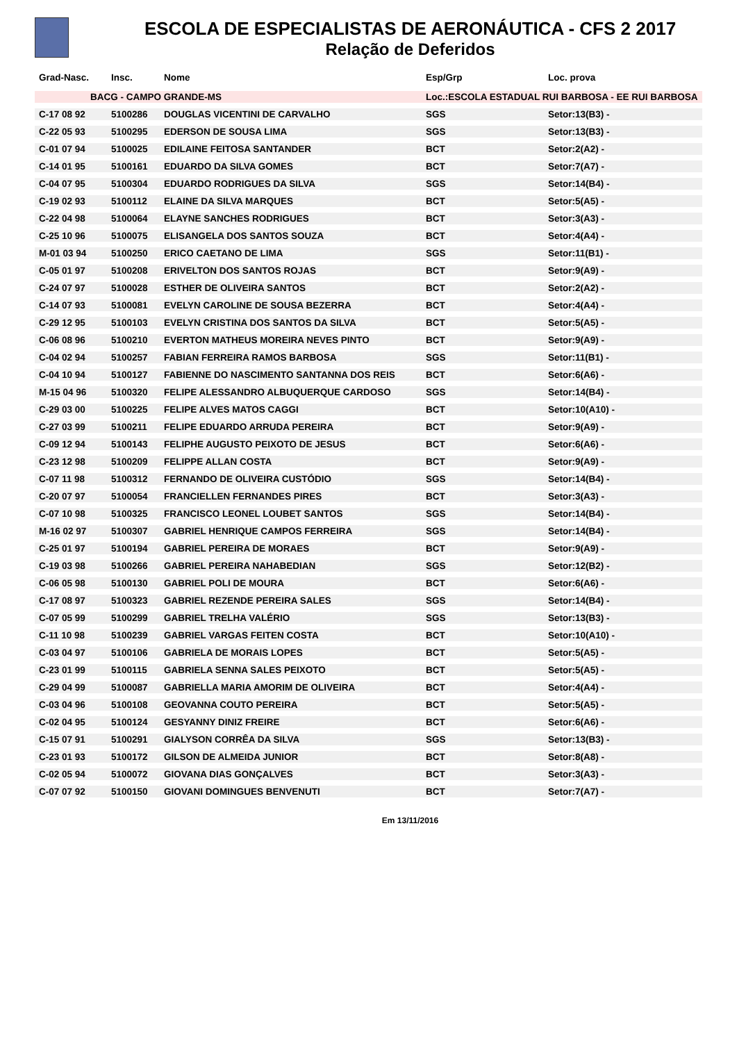ESCOLA DE ESPECIALISTAS DE AERONÁUTICA - CFS 2 2017
Relação de Deferidos
| Grad-Nasc. | Insc. | Nome | Esp/Grp | Loc. prova |
| --- | --- | --- | --- | --- |
| BACG - CAMPO GRANDE-MS | | | Loc.:ESCOLA ESTADUAL RUI BARBOSA - EE RUI BARBOSA | |
| C-17 08 92 | 5100286 | DOUGLAS VICENTINI DE CARVALHO | SGS | Setor:13(B3) - |
| C-22 05 93 | 5100295 | EDERSON DE SOUSA LIMA | SGS | Setor:13(B3) - |
| C-01 07 94 | 5100025 | EDILAINE FEITOSA SANTANDER | BCT | Setor:2(A2) - |
| C-14 01 95 | 5100161 | EDUARDO DA SILVA GOMES | BCT | Setor:7(A7) - |
| C-04 07 95 | 5100304 | EDUARDO RODRIGUES DA SILVA | SGS | Setor:14(B4) - |
| C-19 02 93 | 5100112 | ELAINE DA SILVA MARQUES | BCT | Setor:5(A5) - |
| C-22 04 98 | 5100064 | ELAYNE SANCHES RODRIGUES | BCT | Setor:3(A3) - |
| C-25 10 96 | 5100075 | ELISANGELA DOS SANTOS SOUZA | BCT | Setor:4(A4) - |
| M-01 03 94 | 5100250 | ERICO CAETANO DE LIMA | SGS | Setor:11(B1) - |
| C-05 01 97 | 5100208 | ERIVELTON DOS SANTOS ROJAS | BCT | Setor:9(A9) - |
| C-24 07 97 | 5100028 | ESTHER DE OLIVEIRA SANTOS | BCT | Setor:2(A2) - |
| C-14 07 93 | 5100081 | EVELYN CAROLINE DE SOUSA BEZERRA | BCT | Setor:4(A4) - |
| C-29 12 95 | 5100103 | EVELYN CRISTINA DOS SANTOS DA SILVA | BCT | Setor:5(A5) - |
| C-06 08 96 | 5100210 | EVERTON MATHEUS MOREIRA NEVES PINTO | BCT | Setor:9(A9) - |
| C-04 02 94 | 5100257 | FABIAN FERREIRA RAMOS BARBOSA | SGS | Setor:11(B1) - |
| C-04 10 94 | 5100127 | FABIENNE DO NASCIMENTO SANTANNA DOS REIS | BCT | Setor:6(A6) - |
| M-15 04 96 | 5100320 | FELIPE ALESSANDRO ALBUQUERQUE CARDOSO | SGS | Setor:14(B4) - |
| C-29 03 00 | 5100225 | FELIPE ALVES MATOS CAGGI | BCT | Setor:10(A10) - |
| C-27 03 99 | 5100211 | FELIPE EDUARDO ARRUDA PEREIRA | BCT | Setor:9(A9) - |
| C-09 12 94 | 5100143 | FELIPHE AUGUSTO PEIXOTO DE JESUS | BCT | Setor:6(A6) - |
| C-23 12 98 | 5100209 | FELIPPE ALLAN COSTA | BCT | Setor:9(A9) - |
| C-07 11 98 | 5100312 | FERNANDO DE OLIVEIRA CUSTÓDIO | SGS | Setor:14(B4) - |
| C-20 07 97 | 5100054 | FRANCIELLEN FERNANDES PIRES | BCT | Setor:3(A3) - |
| C-07 10 98 | 5100325 | FRANCISCO LEONEL LOUBET SANTOS | SGS | Setor:14(B4) - |
| M-16 02 97 | 5100307 | GABRIEL HENRIQUE CAMPOS FERREIRA | SGS | Setor:14(B4) - |
| C-25 01 97 | 5100194 | GABRIEL PEREIRA DE MORAES | BCT | Setor:9(A9) - |
| C-19 03 98 | 5100266 | GABRIEL PEREIRA NAHABEDIAN | SGS | Setor:12(B2) - |
| C-06 05 98 | 5100130 | GABRIEL POLI DE MOURA | BCT | Setor:6(A6) - |
| C-17 08 97 | 5100323 | GABRIEL REZENDE PEREIRA SALES | SGS | Setor:14(B4) - |
| C-07 05 99 | 5100299 | GABRIEL TRELHA VALÉRIO | SGS | Setor:13(B3) - |
| C-11 10 98 | 5100239 | GABRIEL VARGAS FEITEN COSTA | BCT | Setor:10(A10) - |
| C-03 04 97 | 5100106 | GABRIELA DE MORAIS LOPES | BCT | Setor:5(A5) - |
| C-23 01 99 | 5100115 | GABRIELA SENNA SALES PEIXOTO | BCT | Setor:5(A5) - |
| C-29 04 99 | 5100087 | GABRIELLA MARIA AMORIM DE OLIVEIRA | BCT | Setor:4(A4) - |
| C-03 04 96 | 5100108 | GEOVANNA COUTO PEREIRA | BCT | Setor:5(A5) - |
| C-02 04 95 | 5100124 | GESYANNY DINIZ FREIRE | BCT | Setor:6(A6) - |
| C-15 07 91 | 5100291 | GIALYSON CORRÊA DA SILVA | SGS | Setor:13(B3) - |
| C-23 01 93 | 5100172 | GILSON DE ALMEIDA JUNIOR | BCT | Setor:8(A8) - |
| C-02 05 94 | 5100072 | GIOVANA DIAS GONÇALVES | BCT | Setor:3(A3) - |
| C-07 07 92 | 5100150 | GIOVANI DOMINGUES BENVENUTI | BCT | Setor:7(A7) - |
Em 13/11/2016